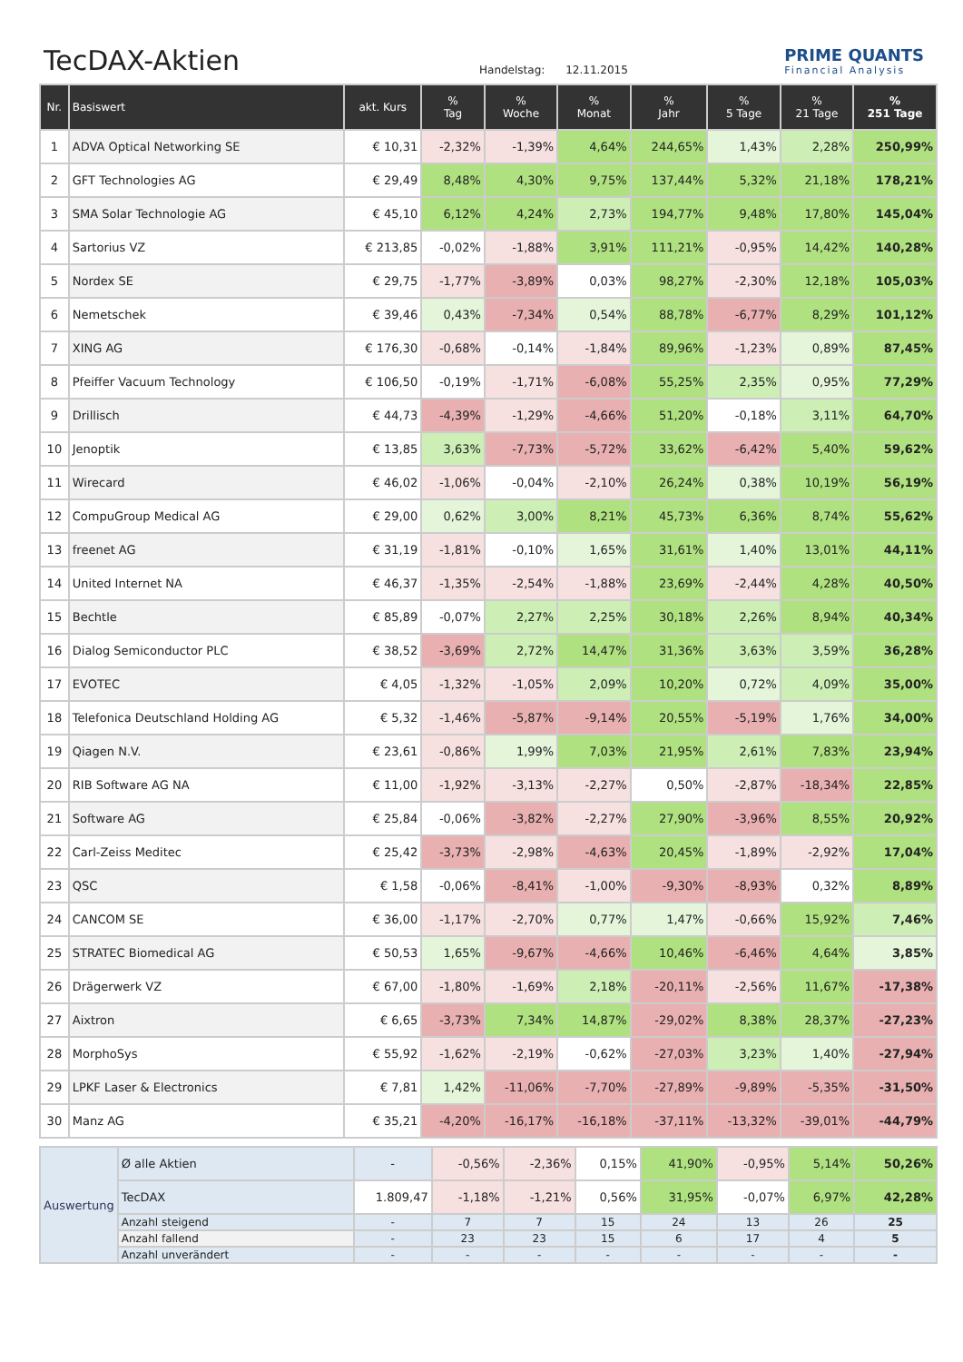TecDAX-Aktien
Handelstag: 12.11.2015
PRIME QUANTS
Financial Analysis
| Nr. | Basiswert | akt. Kurs | % Tag | % Woche | % Monat | % Jahr | % 5 Tage | % 21 Tage | % 251 Tage |
| --- | --- | --- | --- | --- | --- | --- | --- | --- | --- |
| 1 | ADVA Optical Networking SE | € 10,31 | -2,32% | -1,39% | 4,64% | 244,65% | 1,43% | 2,28% | 250,99% |
| 2 | GFT Technologies AG | € 29,49 | 8,48% | 4,30% | 9,75% | 137,44% | 5,32% | 21,18% | 178,21% |
| 3 | SMA Solar Technologie AG | € 45,10 | 6,12% | 4,24% | 2,73% | 194,77% | 9,48% | 17,80% | 145,04% |
| 4 | Sartorius VZ | € 213,85 | -0,02% | -1,88% | 3,91% | 111,21% | -0,95% | 14,42% | 140,28% |
| 5 | Nordex SE | € 29,75 | -1,77% | -3,89% | 0,03% | 98,27% | -2,30% | 12,18% | 105,03% |
| 6 | Nemetschek | € 39,46 | 0,43% | -7,34% | 0,54% | 88,78% | -6,77% | 8,29% | 101,12% |
| 7 | XING AG | € 176,30 | -0,68% | -0,14% | -1,84% | 89,96% | -1,23% | 0,89% | 87,45% |
| 8 | Pfeiffer Vacuum Technology | € 106,50 | -0,19% | -1,71% | -6,08% | 55,25% | 2,35% | 0,95% | 77,29% |
| 9 | Drillisch | € 44,73 | -4,39% | -1,29% | -4,66% | 51,20% | -0,18% | 3,11% | 64,70% |
| 10 | Jenoptik | € 13,85 | 3,63% | -7,73% | -5,72% | 33,62% | -6,42% | 5,40% | 59,62% |
| 11 | Wirecard | € 46,02 | -1,06% | -0,04% | -2,10% | 26,24% | 0,38% | 10,19% | 56,19% |
| 12 | CompuGroup Medical AG | € 29,00 | 0,62% | 3,00% | 8,21% | 45,73% | 6,36% | 8,74% | 55,62% |
| 13 | freenet AG | € 31,19 | -1,81% | -0,10% | 1,65% | 31,61% | 1,40% | 13,01% | 44,11% |
| 14 | United Internet NA | € 46,37 | -1,35% | -2,54% | -1,88% | 23,69% | -2,44% | 4,28% | 40,50% |
| 15 | Bechtle | € 85,89 | -0,07% | 2,27% | 2,25% | 30,18% | 2,26% | 8,94% | 40,34% |
| 16 | Dialog Semiconductor PLC | € 38,52 | -3,69% | 2,72% | 14,47% | 31,36% | 3,63% | 3,59% | 36,28% |
| 17 | EVOTEC | € 4,05 | -1,32% | -1,05% | 2,09% | 10,20% | 0,72% | 4,09% | 35,00% |
| 18 | Telefonica Deutschland Holding AG | € 5,32 | -1,46% | -5,87% | -9,14% | 20,55% | -5,19% | 1,76% | 34,00% |
| 19 | Qiagen N.V. | € 23,61 | -0,86% | 1,99% | 7,03% | 21,95% | 2,61% | 7,83% | 23,94% |
| 20 | RIB Software AG NA | € 11,00 | -1,92% | -3,13% | -2,27% | 0,50% | -2,87% | -18,34% | 22,85% |
| 21 | Software AG | € 25,84 | -0,06% | -3,82% | -2,27% | 27,90% | -3,96% | 8,55% | 20,92% |
| 22 | Carl-Zeiss Meditec | € 25,42 | -3,73% | -2,98% | -4,63% | 20,45% | -1,89% | -2,92% | 17,04% |
| 23 | QSC | € 1,58 | -0,06% | -8,41% | -1,00% | -9,30% | -8,93% | 0,32% | 8,89% |
| 24 | CANCOM SE | € 36,00 | -1,17% | -2,70% | 0,77% | 1,47% | -0,66% | 15,92% | 7,46% |
| 25 | STRATEC Biomedical AG | € 50,53 | 1,65% | -9,67% | -4,66% | 10,46% | -6,46% | 4,64% | 3,85% |
| 26 | Drägerwerk VZ | € 67,00 | -1,80% | -1,69% | 2,18% | -20,11% | -2,56% | 11,67% | -17,38% |
| 27 | Aixtron | € 6,65 | -3,73% | 7,34% | 14,87% | -29,02% | 8,38% | 28,37% | -27,23% |
| 28 | MorphoSys | € 55,92 | -1,62% | -2,19% | -0,62% | -27,03% | 3,23% | 1,40% | -27,94% |
| 29 | LPKF Laser & Electronics | € 7,81 | 1,42% | -11,06% | -7,70% | -27,89% | -9,89% | -5,35% | -31,50% |
| 30 | Manz AG | € 35,21 | -4,20% | -16,17% | -16,18% | -37,11% | -13,32% | -39,01% | -44,79% |
| Auswertung | Ø alle Aktien | - | -0,56% | -2,36% | 0,15% | 41,90% | -0,95% | 5,14% | 50,26% |
| | TecDAX | 1.809,47 | -1,18% | -1,21% | 0,56% | 31,95% | -0,07% | 6,97% | 42,28% |
| | Anzahl steigend | - | 7 | 7 | 15 | 24 | 13 | 26 | 25 |
| | Anzahl fallend | - | 23 | 23 | 15 | 6 | 17 | 4 | 5 |
| | Anzahl unverändert | - | - | - | - | - | - | - | - |